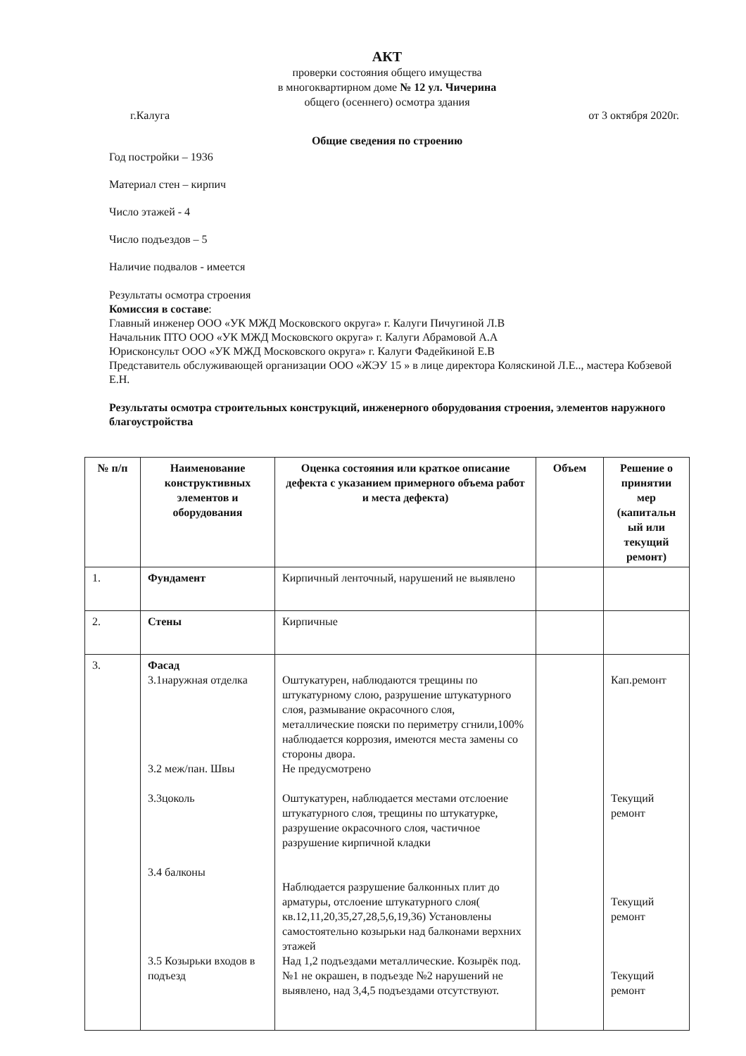АКТ
проверки состояния общего имущества
в многоквартирном доме № 12 ул. Чичерина
общего (осеннего) осмотра здания
г.Калуга от 3 октября 2020г.
Общие сведения по строению
Год постройки – 1936
Материал стен – кирпич
Число этажей - 4
Число подъездов – 5
Наличие подвалов - имеется
Результаты осмотра строения
Комиссия в составе:
Главный инженер ООО «УК МЖД Московского округа» г. Калуги Пичугиной Л.В
Начальник ПТО ООО «УК МЖД Московского округа» г. Калуги Абрамовой А.А
Юрисконсульт ООО «УК МЖД Московского округа» г. Калуги Фадейкиной Е.В
Представитель обслуживающей организации ООО «ЖЭУ 15 » в лице директора Коляскиной Л.Е.., мастера Кобзевой Е.Н.
Результаты осмотра строительных конструкций, инженерного оборудования строения, элементов наружного благоустройства
| № п/п | Наименование конструктивных элементов и оборудования | Оценка состояния или краткое описание дефекта с указанием примерного объема работ и места дефекта) | Объем | Решение о принятии мер (капитальн ый или текущий ремонт) |
| --- | --- | --- | --- | --- |
| 1. | Фундамент | Кирпичный ленточный, нарушений не выявлено | | |
| 2. | Стены | Кирпичные | | |
| 3. | Фасад 3.1наружная отделка 3.2 меж/пан. Швы 3.3цоколь 3.4 балконы 3.5 Козырьки входов в подъезд | Оштукатурен, наблюдаются трещины по штукатурному слою, разрушение штукатурного слоя, размывание окрасочного слоя, металлические пояски по периметру сгнили,100% наблюдается коррозия, имеются места замены со стороны двора. Не предусмотрено Оштукатурен, наблюдается местами отслоение штукатурного слоя, трещины по штукатурке, разрушение окрасочного слоя, частичное разрушение кирпичной кладки Наблюдается разрушение балконных плит до арматуры, отслоение штукатурного слоя( кв.12,11,20,35,27,28,5,6,19,36) Установлены самостоятельно козырьки над балконами верхних этажей Над 1,2 подъездами металлические. Козырёк под. №1 не окрашен, в подъезде №2 нарушений не выявлено, над 3,4,5 подъездами отсутствуют. | | Кап.ремонт Текущий ремонт Текущий ремонт Текущий ремонт |